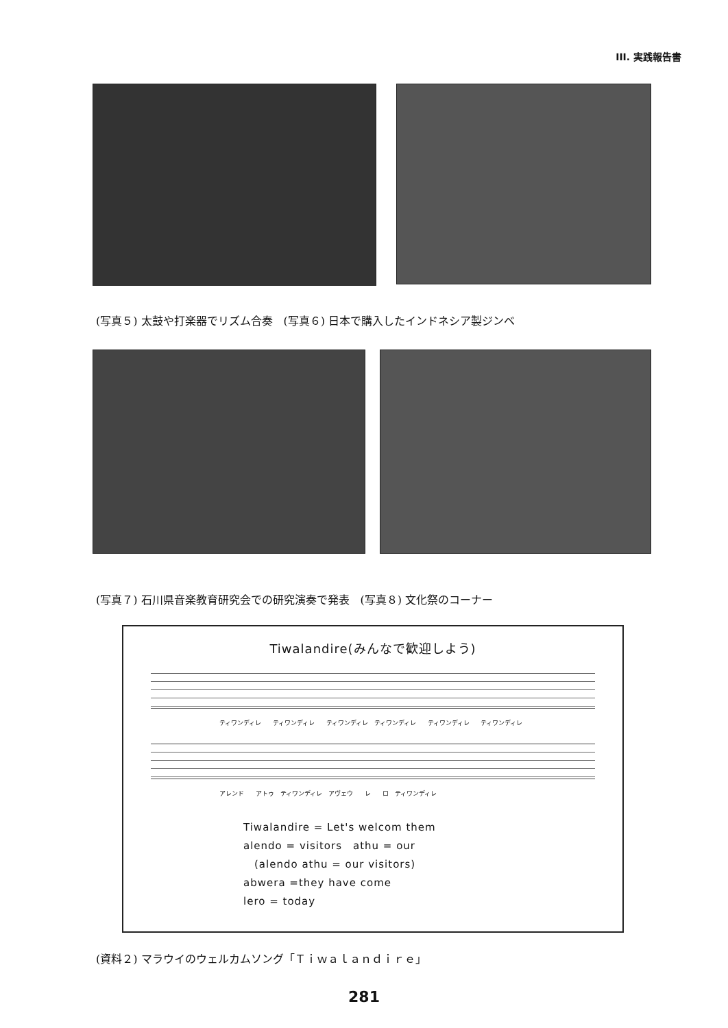III. 実践報告書
(写真５) 太鼓や打楽器でリズム合奏　(写真６) 日本で購入したインドネシア製ジンベ
(写真７) 石川県音楽教育研究会での研究演奏で発表　(写真８) 文化祭のコーナー
Tiwalandire(みんなで歓迎しよう)
ティワンディレ ティワンディレ ティワンディレ　ティワンディレ ティワンディレ ティワンディレ
アレンド アトゥ　ティワンディレ　アヴェウ レ ロ　ティワンディレ
Tiwalandire = Let's welcom them
alendo = visitors　athu = our
　(alendo athu = our visitors)
abwera =they have come
lero = today
(資料２) マラウイのウェルカムソング「Ｔｉｗａｌａｎｄｉｒｅ」
281